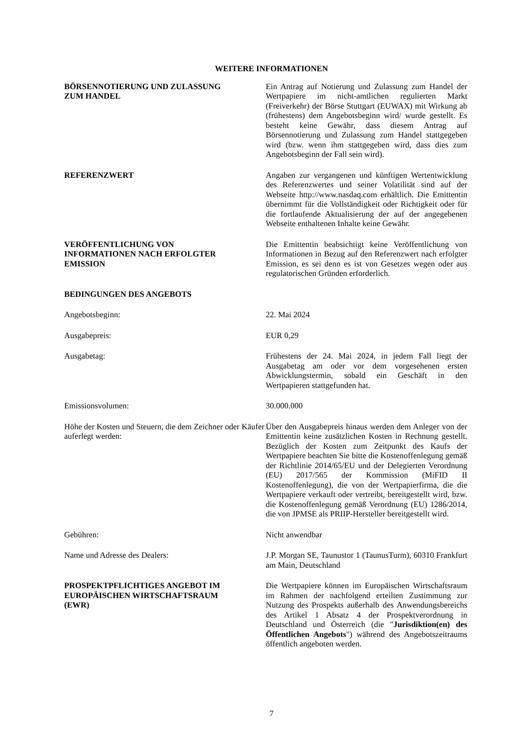WEITERE INFORMATIONEN
BÖRSENNOTIERUNG UND ZULASSUNG
ZUM HANDEL
Ein Antrag auf Notierung und Zulassung zum Handel der Wertpapiere im nicht-amtlichen regulierten Markt (Freiverkehr) der Börse Stuttgart (EUWAX) mit Wirkung ab (frühestens) dem Angebotsbeginn wird/ wurde gestellt. Es besteht keine Gewähr, dass diesem Antrag auf Börsennotierung und Zulassung zum Handel stattgegeben wird (bzw. wenn ihm stattgegeben wird, dass dies zum Angebotsbeginn der Fall sein wird).
REFERENZWERT Angaben zur vergangenen und künftigen Wertentwicklung des Referenzwertes und seiner Volatilität sind auf der Webseite http://www.nasdaq.com erhältlich. Die Emittentin übernimmt für die Vollständigkeit oder Richtigkeit oder für die fortlaufende Aktualisierung der auf der angegebenen Webseite enthaltenen Inhalte keine Gewähr.
VERÖFFENTLICHUNG VON
INFORMATIONEN NACH ERFOLGTER
EMISSION
Die Emittentin beabsichtigt keine Veröffentlichung von Informationen in Bezug auf den Referenzwert nach erfolgter Emission, es sei denn es ist von Gesetzes wegen oder aus regulatorischen Gründen erforderlich.
BEDINGUNGEN DES ANGEBOTS
Angebotsbeginn: 22. Mai 2024
Ausgabepreis: EUR 0,29
Ausgabetag: Frühestens der 24. Mai 2024, in jedem Fall liegt der Ausgabetag am oder vor dem vorgesehenen ersten Abwicklungstermin, sobald ein Geschäft in den Wertpapieren stattgefunden hat.
Emissionsvolumen: 30.000.000
Höhe der Kosten und Steuern, die dem Zeichner oder Käufer auferlegt werden:
Über den Ausgabepreis hinaus werden dem Anleger von der Emittentin keine zusätzlichen Kosten in Rechnung gestellt. Bezüglich der Kosten zum Zeitpunkt des Kaufs der Wertpapiere beachten Sie bitte die Kostenoffenlegung gemäß der Richtlinie 2014/65/EU und der Delegierten Verordnung (EU) 2017/565 der Kommission (MiFID II Kostenoffenlegung), die von der Wertpapierfirma, die die Wertpapiere verkauft oder vertreibt, bereitgestellt wird, bzw. die Kostenoffenlegung gemäß Verordnung (EU) 1286/2014, die von JPMSE als PRIIP-Hersteller bereitgestellt wird.
Gebühren: Nicht anwendbar
Name und Adresse des Dealers: J.P. Morgan SE, Taunustor 1 (TaunusTurm), 60310 Frankfurt am Main, Deutschland
PROSPEKTPFLICHTIGES ANGEBOT IM
EUROPÄISCHEN WIRTSCHAFTSRAUM
(EWR)
Die Wertpapiere können im Europäischen Wirtschaftsraum im Rahmen der nachfolgend erteilten Zustimmung zur Nutzung des Prospekts außerhalb des Anwendungsbereichs des Artikel 1 Absatz 4 der Prospektverordnung in Deutschland und Österreich (die "Jurisdiktion(en) des Öffentlichen Angebots") während des Angebotszeitraums öffentlich angeboten werden.
7